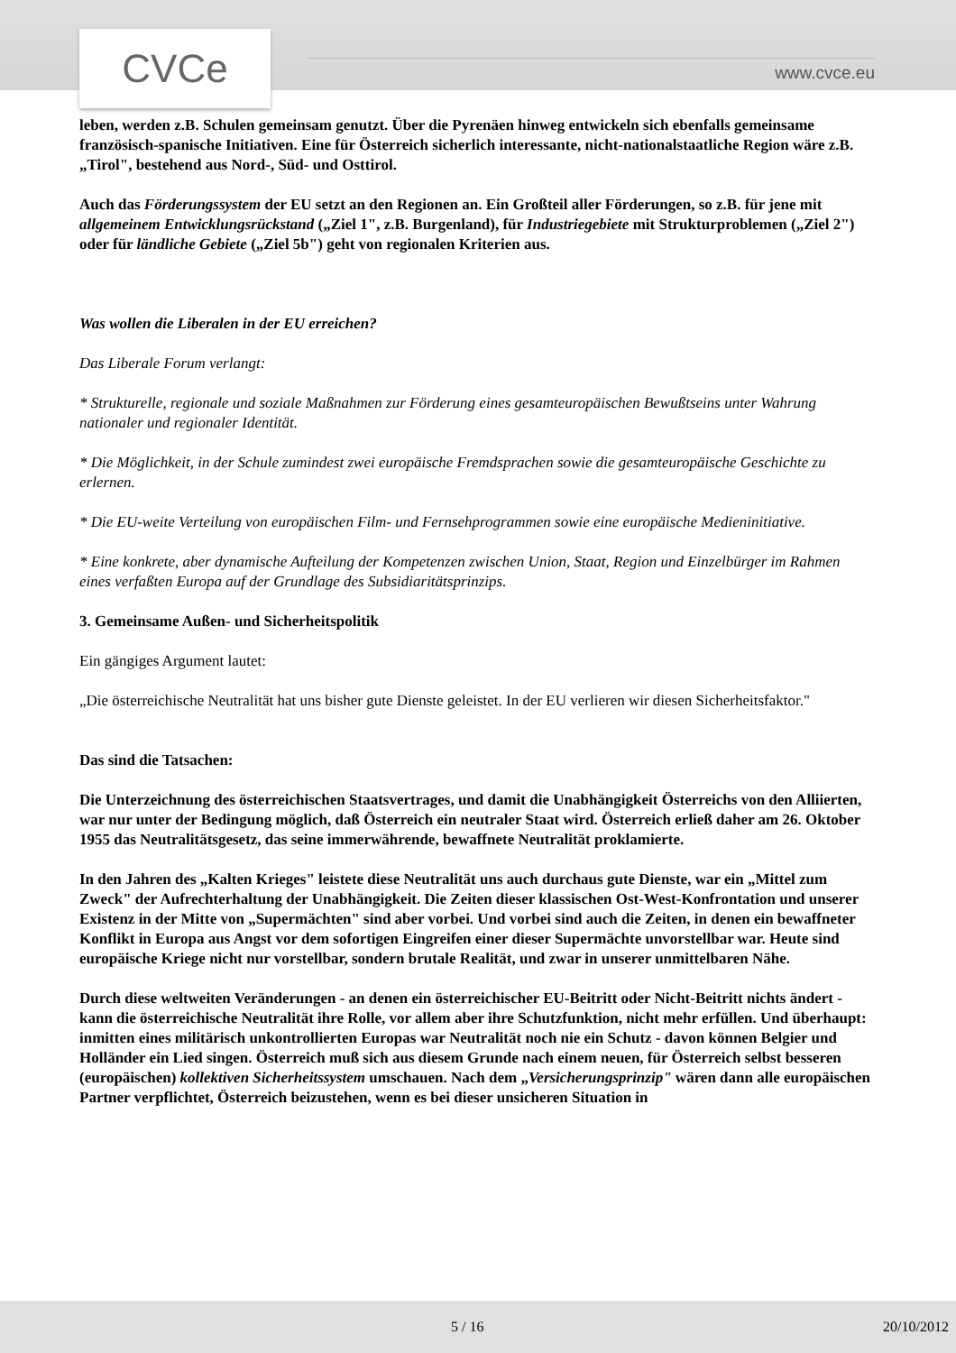CVCe www.cvce.eu
leben, werden z.B. Schulen gemeinsam genutzt. Über die Pyrenäen hinweg entwickeln sich ebenfalls gemeinsame französisch-spanische Initiativen. Eine für Österreich sicherlich interessante, nicht-nationalstaatliche Region wäre z.B. „Tirol", bestehend aus Nord-, Süd- und Osttirol.
Auch das Förderungssystem der EU setzt an den Regionen an. Ein Großteil aller Förderungen, so z.B. für jene mit allgemeinem Entwicklungsrückstand („Ziel 1", z.B. Burgenland), für Industriegebiete mit Strukturproblemen („Ziel 2") oder für ländliche Gebiete („Ziel 5b") geht von regionalen Kriterien aus.
Was wollen die Liberalen in der EU erreichen?
Das Liberale Forum verlangt:
* Strukturelle, regionale und soziale Maßnahmen zur Förderung eines gesamteuropäischen Bewußtseins unter Wahrung nationaler und regionaler Identität.
* Die Möglichkeit, in der Schule zumindest zwei europäische Fremdsprachen sowie die gesamteuropäische Geschichte zu erlernen.
* Die EU-weite Verteilung von europäischen Film- und Fernsehprogrammen sowie eine europäische Medieninitiative.
* Eine konkrete, aber dynamische Aufteilung der Kompetenzen zwischen Union, Staat, Region und Einzelbürger im Rahmen eines verfaßten Europa auf der Grundlage des Subsidiaritätsprinzips.
3. Gemeinsame Außen- und Sicherheitspolitik
Ein gängiges Argument lautet:
„Die österreichische Neutralität hat uns bisher gute Dienste geleistet. In der EU verlieren wir diesen Sicherheitsfaktor."
Das sind die Tatsachen:
Die Unterzeichnung des österreichischen Staatsvertrages, und damit die Unabhängigkeit Österreichs von den Alliierten, war nur unter der Bedingung möglich, daß Österreich ein neutraler Staat wird. Österreich erließ daher am 26. Oktober 1955 das Neutralitätsgesetz, das seine immerwährende, bewaffnete Neutralität proklamierte.
In den Jahren des „Kalten Krieges" leistete diese Neutralität uns auch durchaus gute Dienste, war ein „Mittel zum Zweck" der Aufrechterhaltung der Unabhängigkeit. Die Zeiten dieser klassischen Ost-West-Konfrontation und unserer Existenz in der Mitte von „Supermächten" sind aber vorbei. Und vorbei sind auch die Zeiten, in denen ein bewaffneter Konflikt in Europa aus Angst vor dem sofortigen Eingreifen einer dieser Supermächte unvorstellbar war. Heute sind europäische Kriege nicht nur vorstellbar, sondern brutale Realität, und zwar in unserer unmittelbaren Nähe.
Durch diese weltweiten Veränderungen - an denen ein österreichischer EU-Beitritt oder Nicht-Beitritt nichts ändert - kann die österreichische Neutralität ihre Rolle, vor allem aber ihre Schutzfunktion, nicht mehr erfüllen. Und überhaupt: inmitten eines militärisch unkontrollierten Europas war Neutralität noch nie ein Schutz - davon können Belgier und Holländer ein Lied singen. Österreich muß sich aus diesem Grunde nach einem neuen, für Österreich selbst besseren (europäischen) kollektiven Sicherheitssystem umschauen. Nach dem „Versicherungsprinzip" wären dann alle europäischen Partner verpflichtet, Österreich beizustehen, wenn es bei dieser unsicheren Situation in
5 / 16 20/10/2012